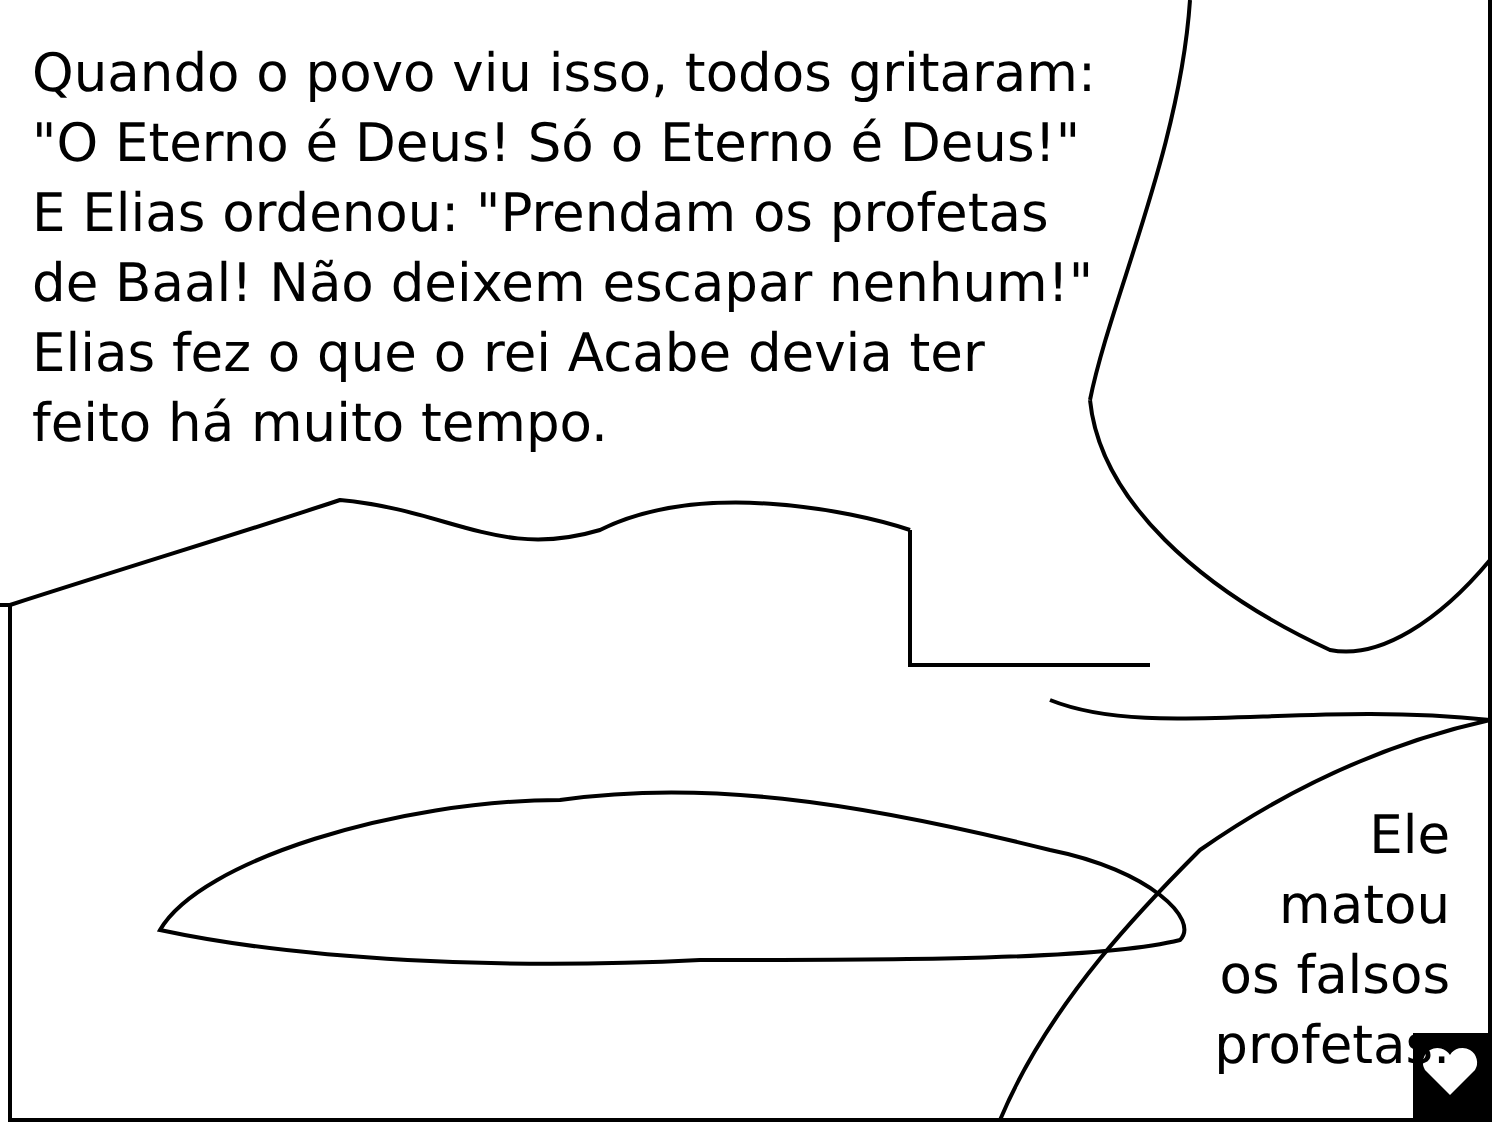Quando o povo viu isso, todos gritaram: "O Eterno é Deus! Só o Eterno é Deus!" E Elias ordenou: "Prendam os profetas de Baal! Não deixem escapar nenhum!" Elias fez o que o rei Acabe devia ter feito há muito tempo.
Ele
matou
os falsos
profetas.